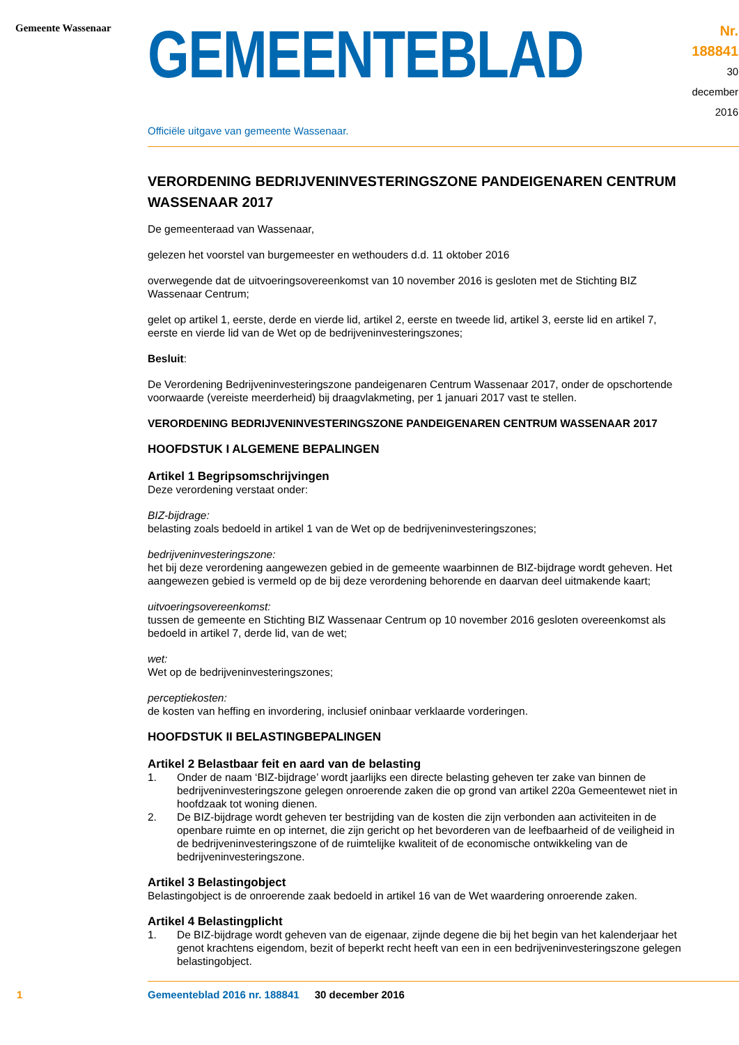Gemeente Wassenaar
GEMEENTEBLAD
Nr. 188841
30 december
2016
Officiële uitgave van gemeente Wassenaar.
VERORDENING BEDRIJVENINVESTERINGSZONE PANDEIGENAREN CENTRUM WASSENAAR 2017
De gemeenteraad van Wassenaar,
gelezen het voorstel van burgemeester en wethouders d.d. 11 oktober 2016
overwegende dat de uitvoeringsovereenkomst van 10 november 2016 is gesloten met de Stichting BIZ Wassenaar Centrum;
gelet op artikel 1, eerste, derde en vierde lid, artikel 2, eerste en tweede lid, artikel 3, eerste lid en artikel 7, eerste en vierde lid van de Wet op de bedrijveninvesteringszones;
Besluit:
De Verordening Bedrijveninvesteringszone pandeigenaren Centrum Wassenaar 2017, onder de opschortende voorwaarde (vereiste meerderheid) bij draagvlakmeting, per 1 januari 2017 vast te stellen.
VERORDENING BEDRIJVENINVESTERINGSZONE PANDEIGENAREN CENTRUM WASSENAAR 2017
HOOFDSTUK I ALGEMENE BEPALINGEN
Artikel 1 Begripsomschrijvingen
Deze verordening verstaat onder:
BIZ-bijdrage:
belasting zoals bedoeld in artikel 1 van de Wet op de bedrijveninvesteringszones;
bedrijveninvesteringszone:
het bij deze verordening aangewezen gebied in de gemeente waarbinnen de BIZ-bijdrage wordt geheven. Het aangewezen gebied is vermeld op de bij deze verordening behorende en daarvan deel uitmakende kaart;
uitvoeringsovereenkomst:
tussen de gemeente en Stichting BIZ Wassenaar Centrum op 10 november 2016 gesloten overeenkomst als bedoeld in artikel 7, derde lid, van de wet;
wet:
Wet op de bedrijveninvesteringszones;
perceptiekosten:
de kosten van heffing en invordering, inclusief oninbaar verklaarde vorderingen.
HOOFDSTUK II BELASTINGBEPALINGEN
Artikel 2 Belastbaar feit en aard van de belasting
1. Onder de naam ‘BIZ-bijdrage’ wordt jaarlijks een directe belasting geheven ter zake van binnen de bedrijveninvesteringszone gelegen onroerende zaken die op grond van artikel 220a Gemeentewet niet in hoofdzaak tot woning dienen.
2. De BIZ-bijdrage wordt geheven ter bestrijding van de kosten die zijn verbonden aan activiteiten in de openbare ruimte en op internet, die zijn gericht op het bevorderen van de leefbaarheid of de veiligheid in de bedrijveninvesteringszone of de ruimtelijke kwaliteit of de economische ontwikkeling van de bedrijveninvesteringszone.
Artikel 3 Belastingobject
Belastingobject is de onroerende zaak bedoeld in artikel 16 van de Wet waardering onroerende zaken.
Artikel 4 Belastingplicht
1. De BIZ-bijdrage wordt geheven van de eigenaar, zijnde degene die bij het begin van het kalenderjaar het genot krachtens eigendom, bezit of beperkt recht heeft van een in een bedrijveninvesteringszone gelegen belastingobject.
1 Gemeenteblad 2016 nr. 188841 30 december 2016